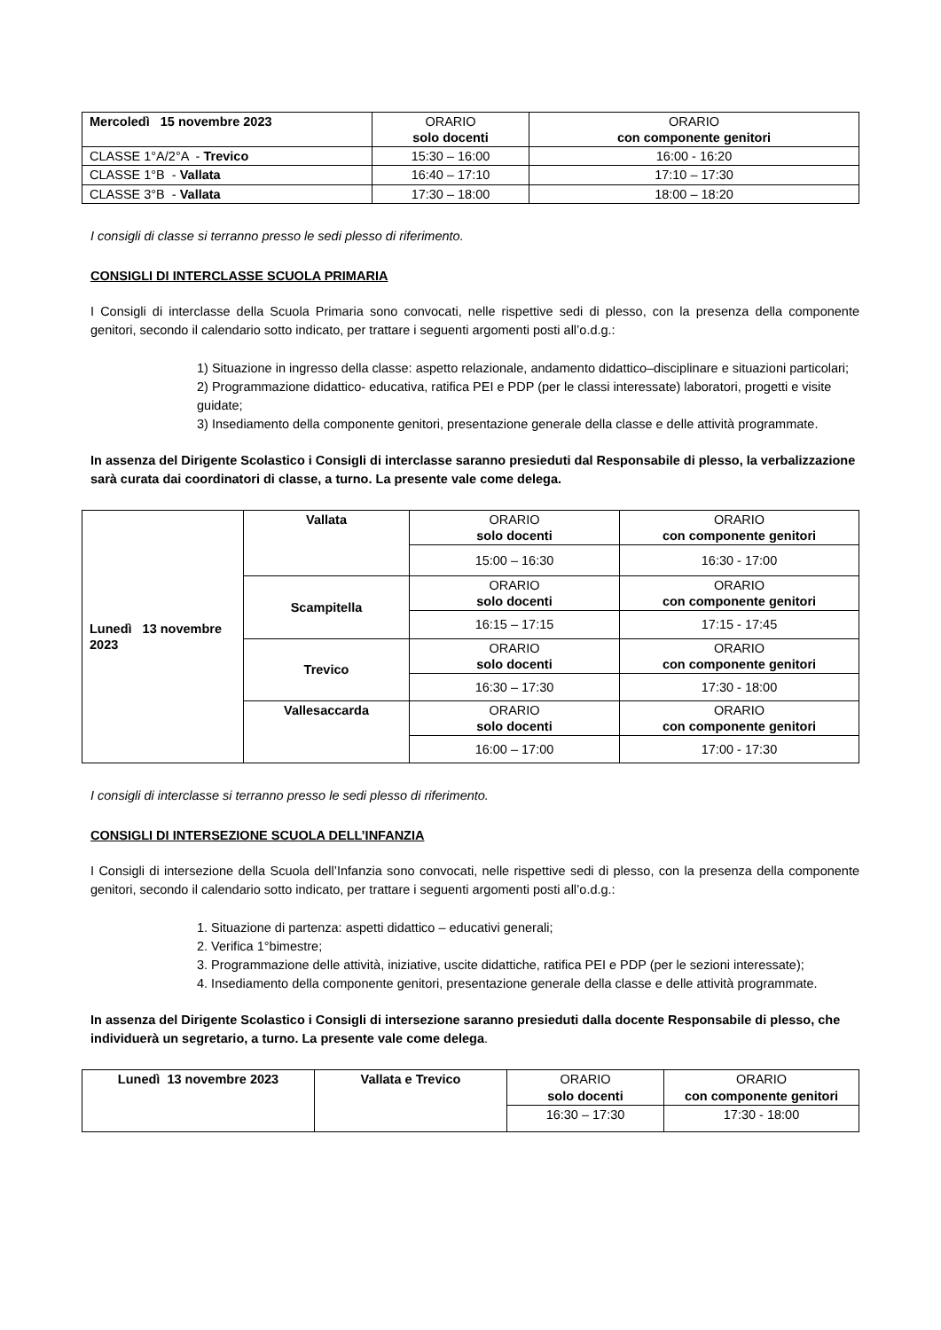| Mercoledì 15 novembre 2023 | ORARIO solo docenti | ORARIO con componente genitori |
| CLASSE 1°A/2°A - Trevico | 15:30 – 16:00 | 16:00 - 16:20 |
| CLASSE 1°B - Vallata | 16:40 – 17:10 | 17:10 – 17:30 |
| CLASSE 3°B - Vallata | 17:30 – 18:00 | 18:00 – 18:20 |
I consigli di classe si terranno presso le sedi plesso di riferimento.
CONSIGLI DI INTERCLASSE SCUOLA PRIMARIA
I Consigli di interclasse della Scuola Primaria sono convocati, nelle rispettive sedi di plesso, con la presenza della componente genitori, secondo il calendario sotto indicato, per trattare i seguenti argomenti posti all’o.d.g.:
1) Situazione in ingresso della classe: aspetto relazionale, andamento didattico–disciplinare e situazioni particolari;
2) Programmazione didattico- educativa, ratifica PEI e PDP (per le classi interessate) laboratori, progetti e visite guidate;
3) Insediamento della componente genitori, presentazione generale della classe e delle attività programmate.
In assenza del Dirigente Scolastico i Consigli di interclasse saranno presieduti dal Responsabile di plesso, la verbalizzazione sarà curata dai coordinatori di classe, a turno. La presente vale come delega.
| Lunedì 13 novembre 2023 | Vallata | ORARIO solo docenti | ORARIO con componente genitori |
| | | 15:00 – 16:30 | 16:30 - 17:00 |
| | Scampitella | ORARIO solo docenti | ORARIO con componente genitori |
| | | 16:15 – 17:15 | 17:15 - 17:45 |
| | Trevico | ORARIO solo docenti | ORARIO con componente genitori |
| | | 16:30 – 17:30 | 17:30 - 18:00 |
| | Vallesaccarda | ORARIO solo docenti | ORARIO con componente genitori |
| | | 16:00 – 17:00 | 17:00 - 17:30 |
I consigli di interclasse si terranno presso le sedi plesso di riferimento.
CONSIGLI DI INTERSEZIONE SCUOLA DELL’INFANZIA
I Consigli di intersezione della Scuola dell’Infanzia sono convocati, nelle rispettive sedi di plesso, con la presenza della componente genitori, secondo il calendario sotto indicato, per trattare i seguenti argomenti posti all’o.d.g.:
1. Situazione di partenza: aspetti didattico – educativi generali;
2. Verifica 1°bimestre;
3. Programmazione delle attività, iniziative, uscite didattiche, ratifica PEI e PDP (per le sezioni interessate);
4. Insediamento della componente genitori, presentazione generale della classe e delle attività programmate.
In assenza del Dirigente Scolastico i Consigli di intersezione saranno presieduti dalla docente Responsabile di plesso, che individuerà un segretario, a turno. La presente vale come delega.
| Lunedì 13 novembre 2023 | Vallata e Trevico | ORARIO solo docenti | ORARIO con componente genitori |
| | | 16:30 – 17:30 | 17:30 - 18:00 |